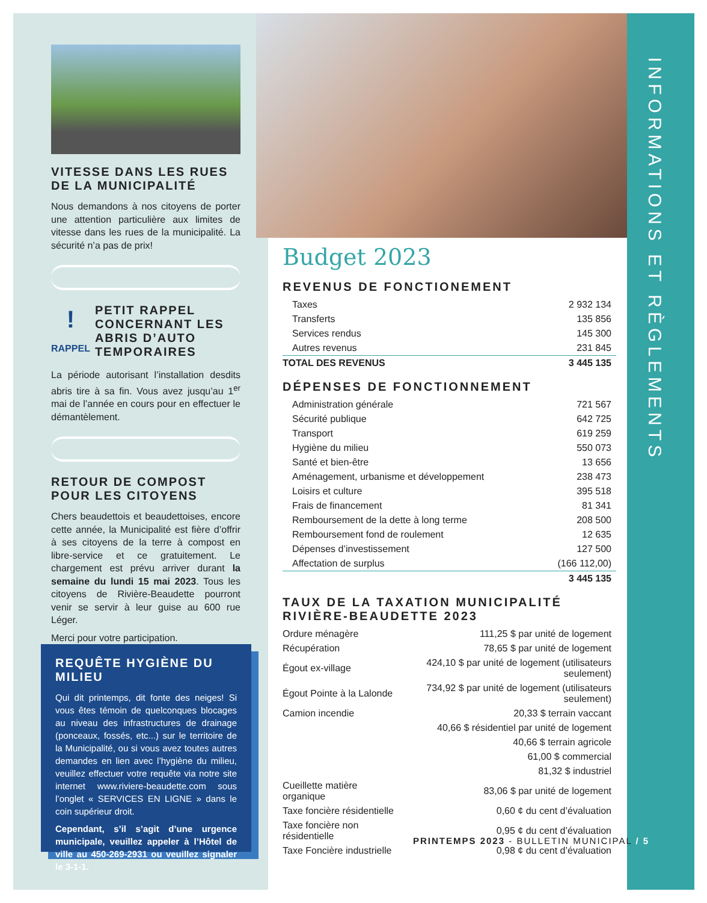VITESSE DANS LES RUES DE LA MUNICIPALITÉ
Nous demandons à nos citoyens de porter une attention particulière aux limites de vitesse dans les rues de la municipalité. La sécurité n’a pas de prix!
!
RAPPEL
PETIT RAPPEL CONCERNANT LES ABRIS D’AUTO TEMPORAIRES
La période autorisant l’installation desdits abris tire à sa fin. Vous avez jusqu’au 1<sup>er</sup> mai de l’année en cours pour en effectuer le démantèlement.
RETOUR DE COMPOST POUR LES CITOYENS
Chers beaudettois et beaudettoises, encore cette année, la Municipalité est fière d’offrir à ses citoyens de la terre à compost en libre-service et ce gratuitement. Le chargement est prévu arriver durant la semaine du lundi 15 mai 2023. Tous les citoyens de Rivière-Beaudette pourront venir se servir à leur guise au 600 rue Léger.
Merci pour votre participation.
REQUÊTE HYGIÈNE DU MILIEU
Qui dit printemps, dit fonte des neiges! Si vous êtes témoin de quelconques blocages au niveau des infrastructures de drainage (ponceaux, fossés, etc...) sur le territoire de la Municipalité, ou si vous avez toutes autres demandes en lien avec l’hygiène du milieu, veuillez effectuer votre requête via notre site internet www.riviere-beaudette.com sous l’onglet « SERVICES EN LIGNE » dans le coin supérieur droit.
Cependant, s’il s’agit d’une urgence municipale, veuillez appeler à l’Hôtel de ville au 450-269-2931 ou veuillez signaler le 3-1-1.
INFORMATIONS ET RÈGLEMENTS
Budget 2023
REVENUS DE FONCTIONEMENT
| Taxes | 2 932 134 |
| Transferts | 135 856 |
| Services rendus | 145 300 |
| Autres revenus | 231 845 |
| TOTAL DES REVENUS | 3 445 135 |
DÉPENSES DE FONCTIONNEMENT
| Administration générale | 721 567 |
| Sécurité publique | 642 725 |
| Transport | 619 259 |
| Hygiène du milieu | 550 073 |
| Santé et bien-être | 13 656 |
| Aménagement, urbanisme et développement | 238 473 |
| Loisirs et culture | 395 518 |
| Frais de financement | 81 341 |
| Remboursement de la dette à long terme | 208 500 |
| Remboursement fond de roulement | 12 635 |
| Dépenses d’investissement | 127 500 |
| Affectation de surplus | (166 112,00) |
| | 3 445 135 |
TAUX DE LA TAXATION MUNICIPALITÉ RIVIÈRE-BEAUDETTE 2023
| Ordure ménagère | 111,25 $ par unité de logement |
| Récupération | 78,65 $ par unité de logement |
| Égout ex-village | 424,10 $ par unité de logement (utilisateurs seulement) |
| Égout Pointe à la Lalonde | 734,92 $ par unité de logement (utilisateurs seulement) |
| Camion incendie | 20,33 $ terrain vaccant |
| | 40,66 $ résidentiel par unité de logement |
| | 40,66 $ terrain agricole |
| | 61,00 $ commercial |
| | 81,32 $ industriel |
| Cueillette matière organique | 83,06 $ par unité de logement |
| Taxe foncière résidentielle | 0,60 ¢ du cent d’évaluation |
| Taxe foncière non résidentielle | 0,95 ¢ du cent d’évaluation |
| Taxe Foncière industrielle | 0,98 ¢ du cent d’évaluation |
PRINTEMPS 2023 - BULLETIN MUNICIPAL / 5